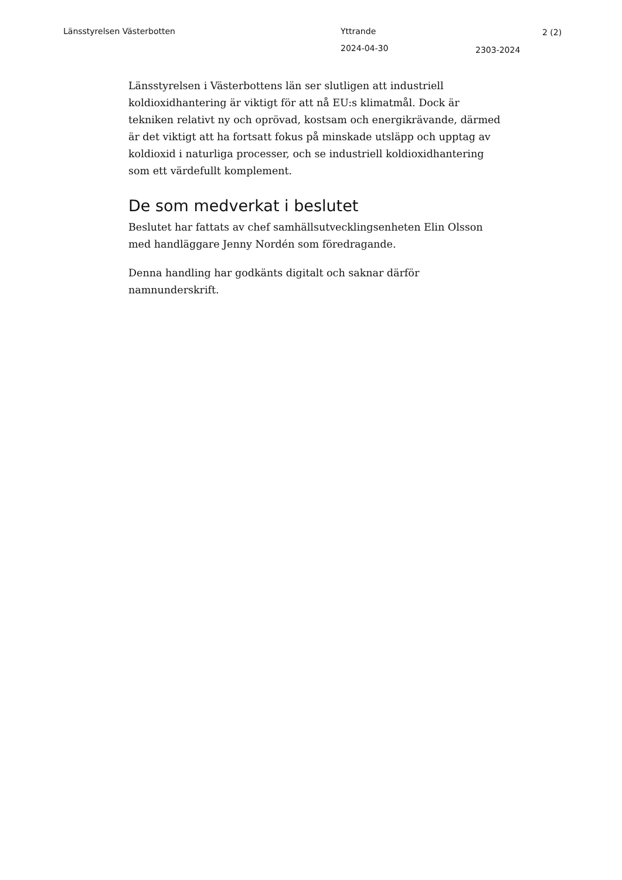Länsstyrelsen Västerbotten Yttrande 2 (2)
2024-04-30 2303-2024
Länsstyrelsen i Västerbottens län ser slutligen att industriell koldioxidhantering är viktigt för att nå EU:s klimatmål. Dock är tekniken relativt ny och oprövad, kostsam och energikrävande, därmed är det viktigt att ha fortsatt fokus på minskade utsläpp och upptag av koldioxid i naturliga processer, och se industriell koldioxidhantering som ett värdefullt komplement.
De som medverkat i beslutet
Beslutet har fattats av chef samhällsutvecklingsenheten Elin Olsson med handläggare Jenny Nordén som föredragande.
Denna handling har godkänts digitalt och saknar därför namnunderskrift.